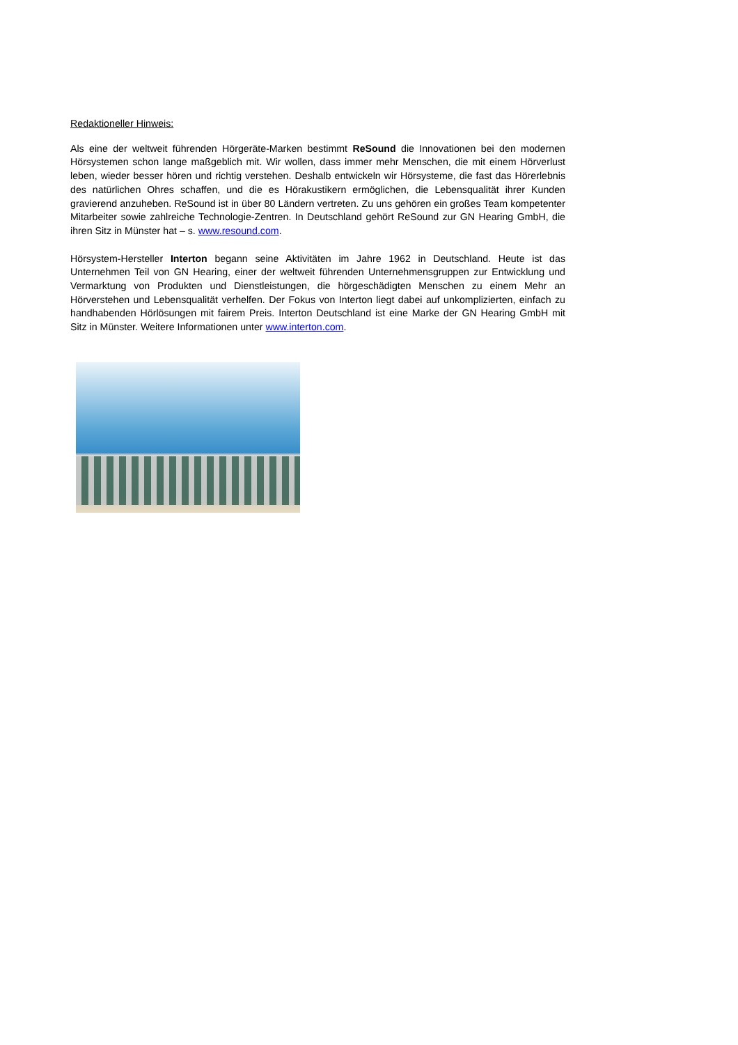Redaktioneller Hinweis:
Als eine der weltweit führenden Hörgeräte-Marken bestimmt ReSound die Innovationen bei den modernen Hörsystemen schon lange maßgeblich mit. Wir wollen, dass immer mehr Menschen, die mit einem Hörverlust leben, wieder besser hören und richtig verstehen. Deshalb entwickeln wir Hörsysteme, die fast das Hörerlebnis des natürlichen Ohres schaffen, und die es Hörakustikern ermöglichen, die Lebensqualität ihrer Kunden gravierend anzuheben. ReSound ist in über 80 Ländern vertreten. Zu uns gehören ein großes Team kompetenter Mitarbeiter sowie zahlreiche Technologie-Zentren. In Deutschland gehört ReSound zur GN Hearing GmbH, die ihren Sitz in Münster hat – s. www.resound.com.
Hörsystem-Hersteller Interton begann seine Aktivitäten im Jahre 1962 in Deutschland. Heute ist das Unternehmen Teil von GN Hearing, einer der weltweit führenden Unternehmensgruppen zur Entwicklung und Vermarktung von Produkten und Dienstleistungen, die hörgeschädigten Menschen zu einem Mehr an Hörverstehen und Lebensqualität verhelfen. Der Fokus von Interton liegt dabei auf unkomplizierten, einfach zu handhabenden Hörlösungen mit fairem Preis. Interton Deutschland ist eine Marke der GN Hearing GmbH mit Sitz in Münster. Weitere Informationen unter www.interton.com.